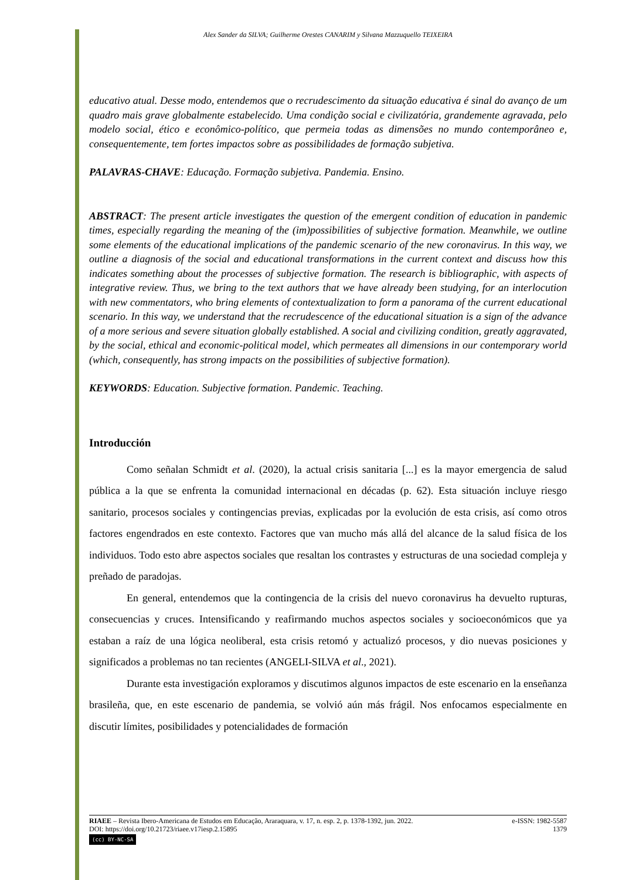Alex Sander da SILVA; Guilherme Orestes CANARIM y Silvana Mazzuquello TEIXEIRA
educativo atual. Desse modo, entendemos que o recrudescimento da situação educativa é sinal do avanço de um quadro mais grave globalmente estabelecido. Uma condição social e civilizatória, grandemente agravada, pelo modelo social, ético e econômico-político, que permeia todas as dimensões no mundo contemporâneo e, consequentemente, tem fortes impactos sobre as possibilidades de formação subjetiva.
PALAVRAS-CHAVE: Educação. Formação subjetiva. Pandemia. Ensino.
ABSTRACT: The present article investigates the question of the emergent condition of education in pandemic times, especially regarding the meaning of the (im)possibilities of subjective formation. Meanwhile, we outline some elements of the educational implications of the pandemic scenario of the new coronavirus. In this way, we outline a diagnosis of the social and educational transformations in the current context and discuss how this indicates something about the processes of subjective formation. The research is bibliographic, with aspects of integrative review. Thus, we bring to the text authors that we have already been studying, for an interlocution with new commentators, who bring elements of contextualization to form a panorama of the current educational scenario. In this way, we understand that the recrudescence of the educational situation is a sign of the advance of a more serious and severe situation globally established. A social and civilizing condition, greatly aggravated, by the social, ethical and economic-political model, which permeates all dimensions in our contemporary world (which, consequently, has strong impacts on the possibilities of subjective formation).
KEYWORDS: Education. Subjective formation. Pandemic. Teaching.
Introducción
Como señalan Schmidt et al. (2020), la actual crisis sanitaria [...] es la mayor emergencia de salud pública a la que se enfrenta la comunidad internacional en décadas (p. 62). Esta situación incluye riesgo sanitario, procesos sociales y contingencias previas, explicadas por la evolución de esta crisis, así como otros factores engendrados en este contexto. Factores que van mucho más allá del alcance de la salud física de los individuos. Todo esto abre aspectos sociales que resaltan los contrastes y estructuras de una sociedad compleja y preñado de paradojas.
En general, entendemos que la contingencia de la crisis del nuevo coronavirus ha devuelto rupturas, consecuencias y cruces. Intensificando y reafirmando muchos aspectos sociales y socioeconómicos que ya estaban a raíz de una lógica neoliberal, esta crisis retomó y actualizó procesos, y dio nuevas posiciones y significados a problemas no tan recientes (ANGELI-SILVA et al., 2021).
Durante esta investigación exploramos y discutimos algunos impactos de este escenario en la enseñanza brasileña, que, en este escenario de pandemia, se volvió aún más frágil. Nos enfocamos especialmente en discutir límites, posibilidades y potencialidades de formación
RIAEE – Revista Ibero-Americana de Estudos em Educação, Araraquara, v. 17, n. esp. 2, p. 1378-1392, jun. 2022. e-ISSN: 1982-5587
DOI: https://doi.org/10.21723/riaee.v17iesp.2.15895 1379
(cc) BY-NC-SA